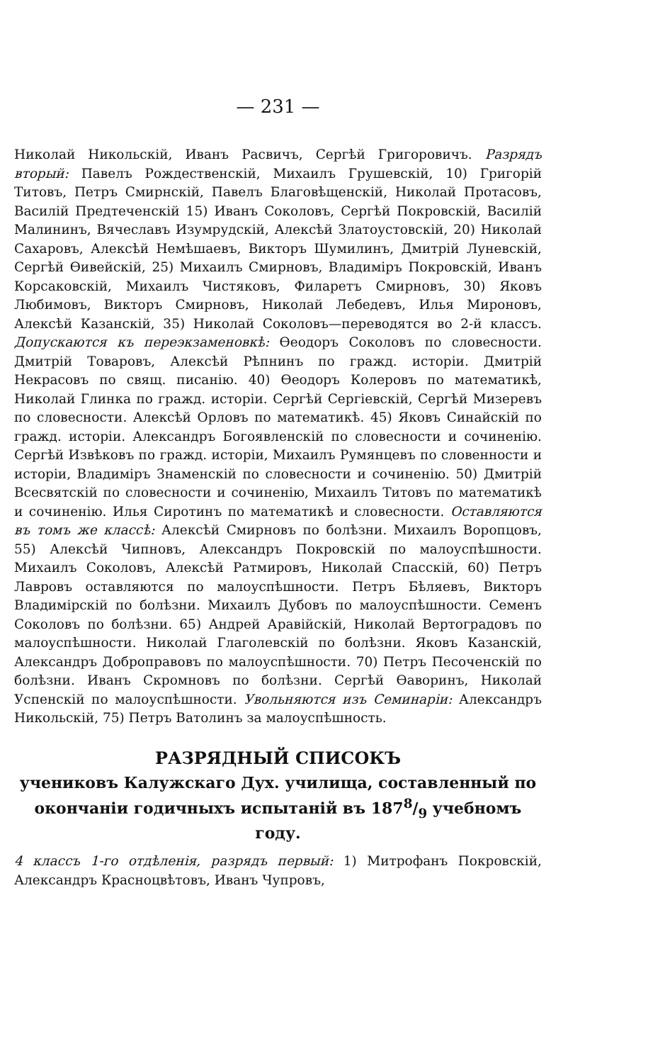— 231 —
Николай Никольскій, Иванъ Расвичъ, Сергѣй Григоровичъ. Разрядъ вторый: Павелъ Рождественскій, Михаилъ Грушевскій, 10) Григорій Титовъ, Петръ Смирнскій, Павелъ Благовѣщенскій, Николай Протасовъ, Василій Предтеченскій 15) Иванъ Соколовъ, Сергѣй Покровскій, Василій Малининъ, Вячеславъ Изумрудскій, Алексѣй Златоустовскій, 20) Николай Сахаровъ, Алексѣй Немѣшаевъ, Викторъ Шумилинъ, Дмитрій Луневскій, Сергѣй Ѳивейскій, 25) Михаилъ Смирновъ, Владиміръ Покровскій, Иванъ Корсаковскій, Михаилъ Чистяковъ, Филаретъ Смирновъ, 30) Яковъ Любимовъ, Викторъ Смирновъ, Николай Лебедевъ, Илья Мироновъ, Алексѣй Казанскій, 35) Николай Соколовъ—переводятся во 2-й классъ. Допускаются къ переэкзаменовкѣ: Ѳеодоръ Соколовъ по словесности. Дмитрій Товаровъ, Алексѣй Рѣпнинъ по гражд. исторіи. Дмитрій Некрасовъ по свящ. писанію. 40) Ѳеодоръ Колеровъ по математикѣ, Николай Глинка по гражд. исторіи. Сергѣй Сергіевскій, Сергѣй Мизеревъ по словесности. Алексѣй Орловъ по математикѣ. 45) Яковъ Синайскій по гражд. исторіи. Александръ Богоявленскій по словесности и сочиненію. Сергѣй Извѣковъ по гражд. исторіи, Михаилъ Румянцевъ по словенности и исторіи, Владиміръ Знаменскій по словесности и сочиненію. 50) Дмитрій Всесвятскій по словесности и сочиненію, Михаилъ Титовъ по математикѣ и сочиненію. Илья Сиротинъ по математикѣ и словесности. Оставляются въ томъ же классѣ: Алексѣй Смирновъ по болѣзни. Михаилъ Воропцовъ, 55) Алексѣй Чипновъ, Александръ Покровскій по малоуспѣшности. Михаилъ Соколовъ, Алексѣй Ратмировъ, Николай Спасскій, 60) Петръ Лавровъ оставляются по малоуспѣшности. Петръ Бѣляевъ, Викторъ Владимірскій по болѣзни. Михаилъ Дубовъ по малоуспѣшности. Семенъ Соколовъ по болѣзни. 65) Андрей Аравійскій, Николай Вертоградовъ по малоуспѣшности. Николай Глаголевскій по болѣзни. Яковъ Казанскій, Александръ Доброправовъ по малоуспѣшности. 70) Петръ Песоченскій по болѣзни. Иванъ Скромновъ по болѣзни. Сергѣй Ѳаворинъ, Николай Успенскій по малоуспѣшности. Увольняются изъ Семинаріи: Александръ Никольскій, 75) Петръ Ватолинъ за малоуспѣшность.
РАЗРЯДНЫЙ СПИСОКЪ
учениковъ Калужскаго Дух. училища, составленный по окончаніи годичныхъ испытаній въ 1878/9 учебномъ году.
4 классъ 1-го отдѣленія, разрядъ первый: 1) Митрофанъ Покровскій, Александръ Красноцвѣтовъ, Иванъ Чупровъ,